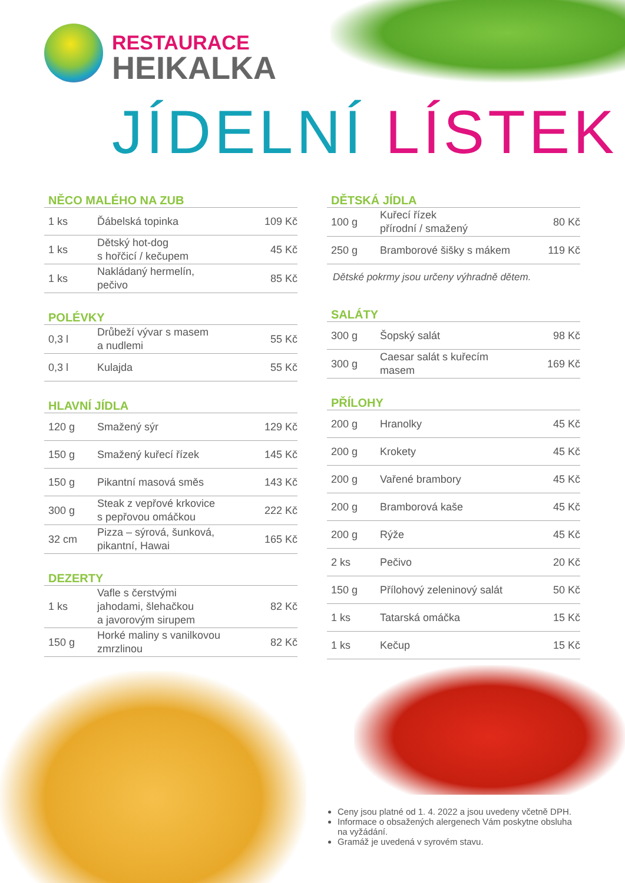RESTAURACE
HEIKALKA
JÍDELNÍ LÍSTEK
NĚCO MALÉHO NA ZUB
| 1 ks | Ďábelská topinka | 109 Kč |
| 1 ks | Dětský hot-dog s hořčicí / kečupem | 45 Kč |
| 1 ks | Nakládaný hermelín, pečivo | 85 Kč |
POLÉVKY
| 0,3 l | Drůbeží vývar s masem a nudlemi | 55 Kč |
| 0,3 l | Kulajda | 55 Kč |
HLAVNÍ JÍDLA
| 120 g | Smažený sýr | 129 Kč |
| 150 g | Smažený kuřecí řízek | 145 Kč |
| 150 g | Pikantní masová směs | 143 Kč |
| 300 g | Steak z vepřové krkovice s pepřovou omáčkou | 222 Kč |
| 32 cm | Pizza – sýrová, šunková, pikantní, Hawai | 165 Kč |
DEZERTY
| 1 ks | Vafle s čerstvými jahodami, šlehačkou a javorovým sirupem | 82 Kč |
| 150 g | Horké maliny s vanilkovou zmrzlinou | 82 Kč |
DĚTSKÁ JÍDLA
| 100 g | Kuřecí řízek přírodní / smažený | 80 Kč |
| 250 g | Bramborové šišky s mákem | 119 Kč |
Dětské pokrmy jsou určeny výhradně dětem.
SALÁTY
| 300 g | Šopský salát | 98 Kč |
| 300 g | Caesar salát s kuřecím masem | 169 Kč |
PŘÍLOHY
| 200 g | Hranolky | 45 Kč |
| 200 g | Krokety | 45 Kč |
| 200 g | Vařené brambory | 45 Kč |
| 200 g | Bramborová kaše | 45 Kč |
| 200 g | Rýže | 45 Kč |
| 2 ks | Pečivo | 20 Kč |
| 150 g | Přílohový zeleninový salát | 50 Kč |
| 1 ks | Tatarská omáčka | 15 Kč |
| 1 ks | Kečup | 15 Kč |
Ceny jsou platné od 1. 4. 2022 a jsou uvedeny včetně DPH.
Informace o obsažených alergenech Vám poskytne obsluha na vyžádání.
Gramáž je uvedená v syrovém stavu.